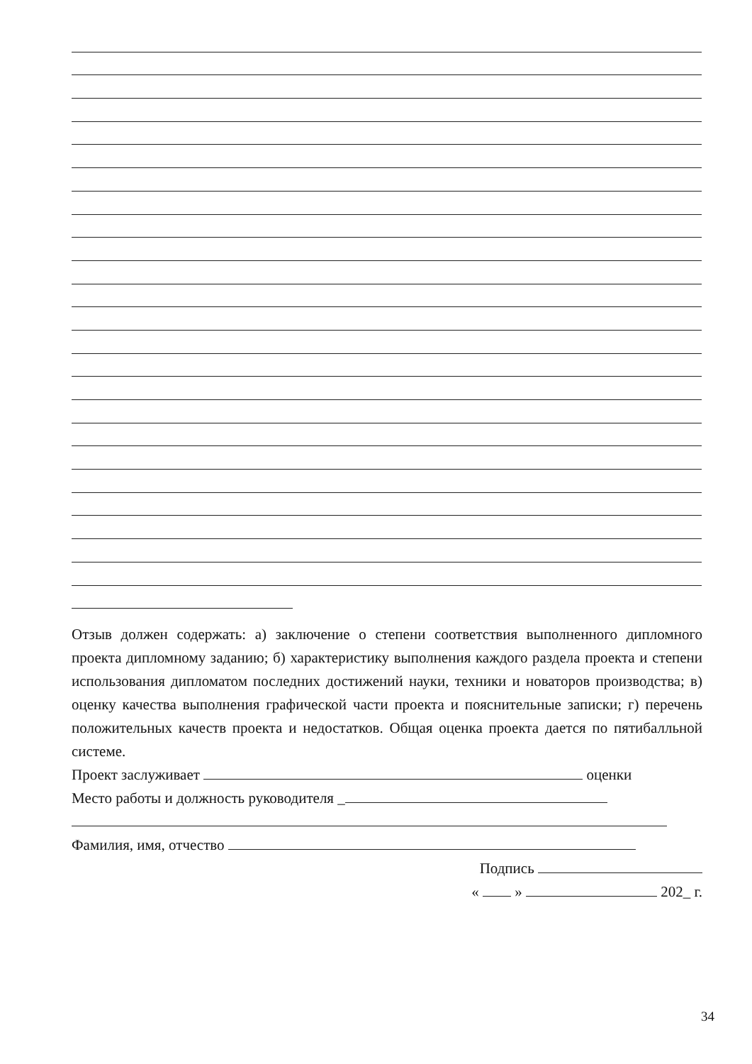Отзыв должен содержать: а) заключение о степени соответствия выполненного дипломного проекта дипломному заданию; б) характеристику выполнения каждого раздела проекта и степени использования дипломатом последних достижений науки, техники и новаторов производства; в) оценку качества выполнения графической части проекта и пояснительные записки; г) перечень положительных качеств проекта и недостатков. Общая оценка проекта дается по пятибалльной системе.
Проект заслуживает оценки
Место работы и должность руководителя _
Фамилия, имя, отчество
Подпись
« » 202_ г.
34